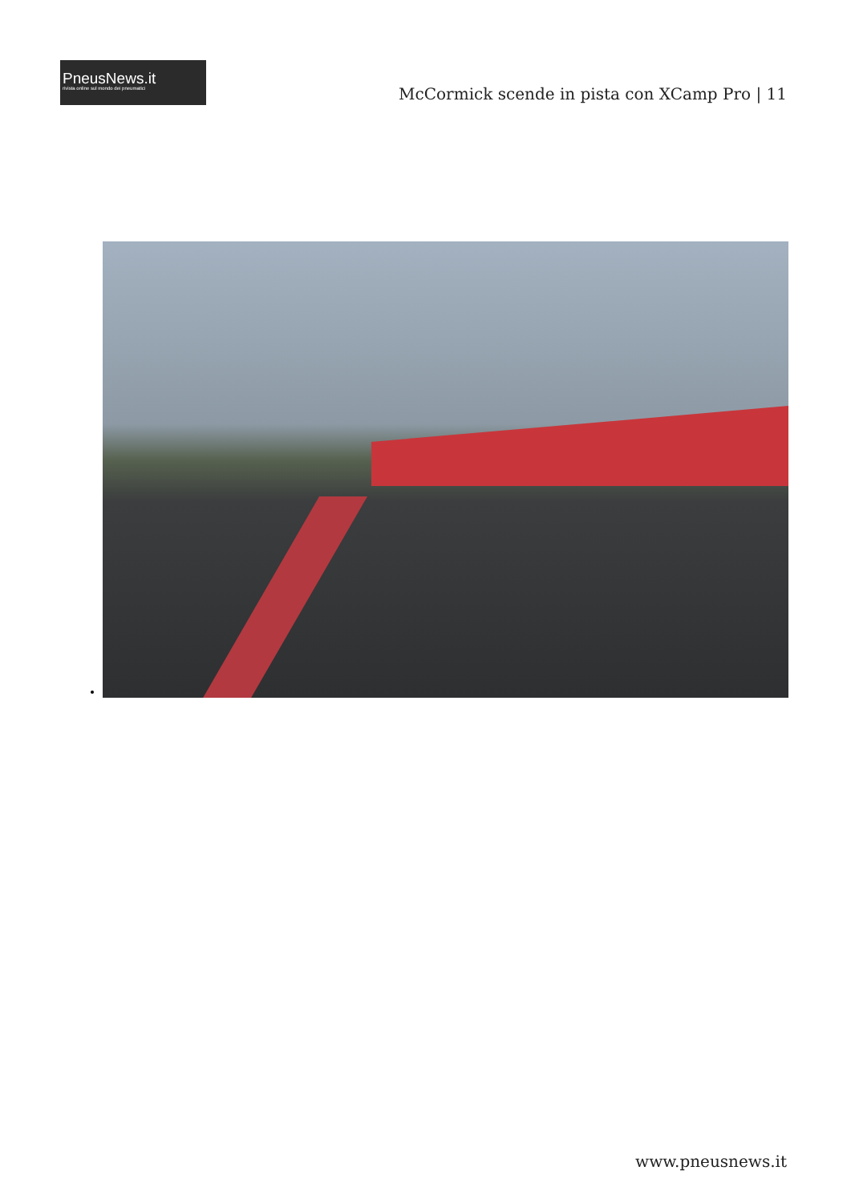PneusNews.it
rivista online sul mondo dei pneumatici
McCormick scende in pista con XCamp Pro | 11
www.pneusnews.it